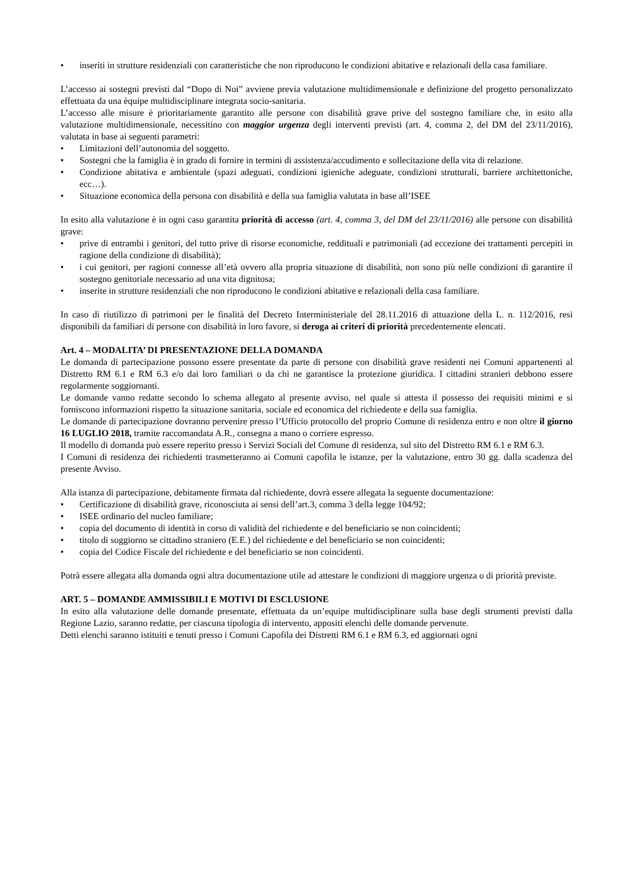• inseriti in strutture residenziali con caratteristiche che non riproducono le condizioni abitative e relazionali della casa familiare.
L’accesso ai sostegni previsti dal “Dopo di Noi” avviene previa valutazione multidimensionale e definizione del progetto personalizzato effettuata da una èquipe multidisciplinare integrata socio-sanitaria.
L’accesso alle misure è prioritariamente garantito alle persone con disabilità grave prive del sostegno familiare che, in esito alla valutazione multidimensionale, necessitino con maggior urgenza degli interventi previsti (art. 4, comma 2, del DM del 23/11/2016), valutata in base ai seguenti parametri:
• Limitazioni dell’autonomia del soggetto.
• Sostegni che la famiglia è in grado di fornire in termini di assistenza/accudimento e sollecitazione della vita di relazione.
• Condizione abitativa e ambientale (spazi adeguati, condizioni igieniche adeguate, condizioni strutturali, barriere architettoniche, ecc…).
• Situazione economica della persona con disabilità e della sua famiglia valutata in base all’ISEE
In esito alla valutazione è in ogni caso garantita priorità di accesso (art. 4, comma 3, del DM del 23/11/2016) alle persone con disabilità grave:
• prive di entrambi i genitori, del tutto prive di risorse economiche, reddituali e patrimoniali (ad eccezione dei trattamenti percepiti in ragione della condizione di disabilità);
• i cui genitori, per ragioni connesse all’età ovvero alla propria situazione di disabilità, non sono più nelle condizioni di garantire il sostegno genitoriale necessario ad una vita dignitosa;
• inserite in strutture residenziali che non riproducono le condizioni abitative e relazionali della casa familiare.
In caso di riutilizzo di patrimoni per le finalità del Decreto Interministeriale del 28.11.2016 di attuazione della L. n. 112/2016, resi disponibili da familiari di persone con disabilità in loro favore, si deroga ai criteri di priorità precedentemente elencati.
Art. 4 – MODALITA’ DI PRESENTAZIONE DELLA DOMANDA
Le domanda di partecipazione possono essere presentate da parte di persone con disabilità grave residenti nei Comuni appartenenti al Distretto RM 6.1 e RM 6.3 e/o dai loro familiari o da chi ne garantisce la protezione giuridica. I cittadini stranieri debbono essere regolarmente soggiornanti.
Le domande vanno redatte secondo lo schema allegato al presente avviso, nel quale si attesta il possesso dei requisiti minimi e si forniscono informazioni rispetto la situazione sanitaria, sociale ed economica del richiedente e della sua famiglia.
Le domande di partecipazione dovranno pervenire presso l’Ufficio protocollo del proprio Comune di residenza entro e non oltre il giorno 16 LUGLIO 2018, tramite raccomandata A.R., consegna a mano o corriere espresso.
Il modello di domanda può essere reperito presso i Servizi Sociali del Comune di residenza, sul sito del Distretto RM 6.1 e RM 6.3.
I Comuni di residenza dei richiedenti trasmetteranno ai Comuni capofila le istanze, per la valutazione, entro 30 gg. dalla scadenza del presente Avviso.
Alla istanza di partecipazione, debitamente firmata dal richiedente, dovrà essere allegata la seguente documentazione:
• Certificazione di disabilità grave, riconosciuta ai sensi dell’art.3, comma 3 della legge 104/92;
• ISEE ordinario del nucleo familiare;
• copia del documento di identità in corso di validità del richiedente e del beneficiario se non coincidenti;
• titolo di soggiorno se cittadino straniero (E.E.) del richiedente e del beneficiario se non coincidenti;
• copia del Codice Fiscale del richiedente e del beneficiario se non coincidenti.
Potrà essere allegata alla domanda ogni altra documentazione utile ad attestare le condizioni di maggiore urgenza o di priorità previste.
ART. 5 – DOMANDE AMMISSIBILI E MOTIVI DI ESCLUSIONE
In esito alla valutazione delle domande presentate, effettuata da un’equipe multidisciplinare sulla base degli strumenti previsti dalla Regione Lazio, saranno redatte, per ciascuna tipologia di intervento, appositi elenchi delle domande pervenute.
Detti elenchi saranno istituiti e tenuti presso i Comuni Capofila dei Distretti RM 6.1 e RM 6.3, ed aggiornati ogni